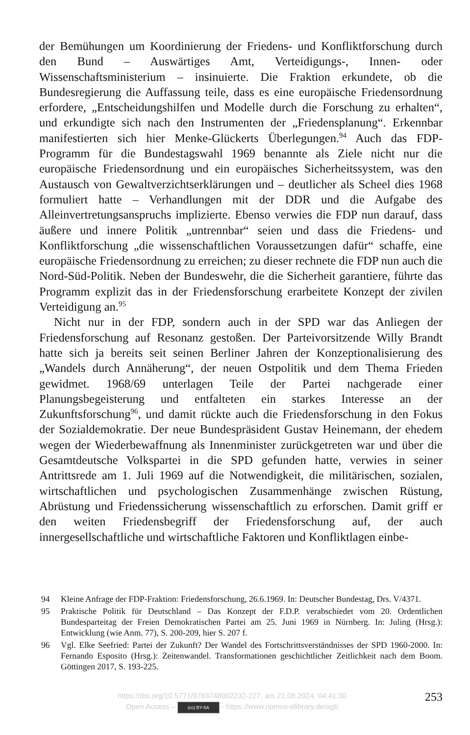der Bemühungen um Koordinierung der Friedens- und Konfliktforschung durch den Bund – Auswärtiges Amt, Verteidigungs-, Innen- oder Wissenschaftsministerium – insinuierte. Die Fraktion erkundete, ob die Bundesregierung die Auffassung teile, dass es eine europäische Friedensordnung erfordere, „Entscheidungshilfen und Modelle durch die Forschung zu erhalten“, und erkundigte sich nach den Instrumenten der „Friedensplanung“. Erkennbar manifestierten sich hier Menke-Glückerts Überlegungen.<sup>94</sup> Auch das FDP-Programm für die Bundestagswahl 1969 benannte als Ziele nicht nur die europäische Friedensordnung und ein europäisches Sicherheitssystem, was den Austausch von Gewaltverzichtserklärungen und – deutlicher als Scheel dies 1968 formuliert hatte – Verhandlungen mit der DDR und die Aufgabe des Alleinvertretungsanspruchs implizierte. Ebenso verwies die FDP nun darauf, dass äußere und innere Politik „untrennbar“ seien und dass die Friedens- und Konfliktforschung „die wissenschaftlichen Voraussetzungen dafür“ schaffe, eine europäische Friedensordnung zu erreichen; zu dieser rechnete die FDP nun auch die Nord-Süd-Politik. Neben der Bundeswehr, die die Sicherheit garantiere, führte das Programm explizit das in der Friedensforschung erarbeitete Konzept der zivilen Verteidigung an.<sup>95</sup>
Nicht nur in der FDP, sondern auch in der SPD war das Anliegen der Friedensforschung auf Resonanz gestoßen. Der Parteivorsitzende Willy Brandt hatte sich ja bereits seit seinen Berliner Jahren der Konzeptionalisierung des „Wandels durch Annäherung“, der neuen Ostpolitik und dem Thema Frieden gewidmet. 1968/69 unterlagen Teile der Partei nachgerade einer Planungsbegeisterung und entfalteten ein starkes Interesse an der Zukunftsforschung<sup>96</sup>, und damit rückte auch die Friedensforschung in den Fokus der Sozialdemokratie. Der neue Bundespräsident Gustav Heinemann, der ehedem wegen der Wiederbewaffnung als Innenminister zurückgetreten war und über die Gesamtdeutsche Volkspartei in die SPD gefunden hatte, verwies in seiner Antrittsrede am 1. Juli 1969 auf die Notwendigkeit, die militärischen, sozialen, wirtschaftlichen und psychologischen Zusammenhänge zwischen Rüstung, Abrüstung und Friedenssicherung wissenschaftlich zu erforschen. Damit griff er den weiten Friedensbegriff der Friedensforschung auf, der auch innergesellschaftliche und wirtschaftliche Faktoren und Konfliktlagen einbe-
94 Kleine Anfrage der FDP-Fraktion: Friedensforschung, 26.6.1969. In: Deutscher Bundestag, Drs. V/4371.
95 Praktische Politik für Deutschland – Das Konzept der F.D.P. verabschiedet vom 20. Ordentlichen Bundesparteitag der Freien Demokratischen Partei am 25. Juni 1969 in Nürnberg. In: Juling (Hrsg.): Entwicklung (wie Anm. 77), S. 200-209, hier S. 207 f.
96 Vgl. Elke Seefried: Partei der Zukunft? Der Wandel des Fortschrittsverständnisses der SPD 1960-2000. In: Fernando Esposito (Hrsg.): Zeitenwandel. Transformationen geschichtlicher Zeitlichkeit nach dem Boom. Göttingen 2017, S. 193-225.
https://doi.org/10.5771/9783748902232-227, am 21.08.2024, 04:41:30
Open Access – (cc) BY-SA - https://www.nomos-elibrary.de/agb
253